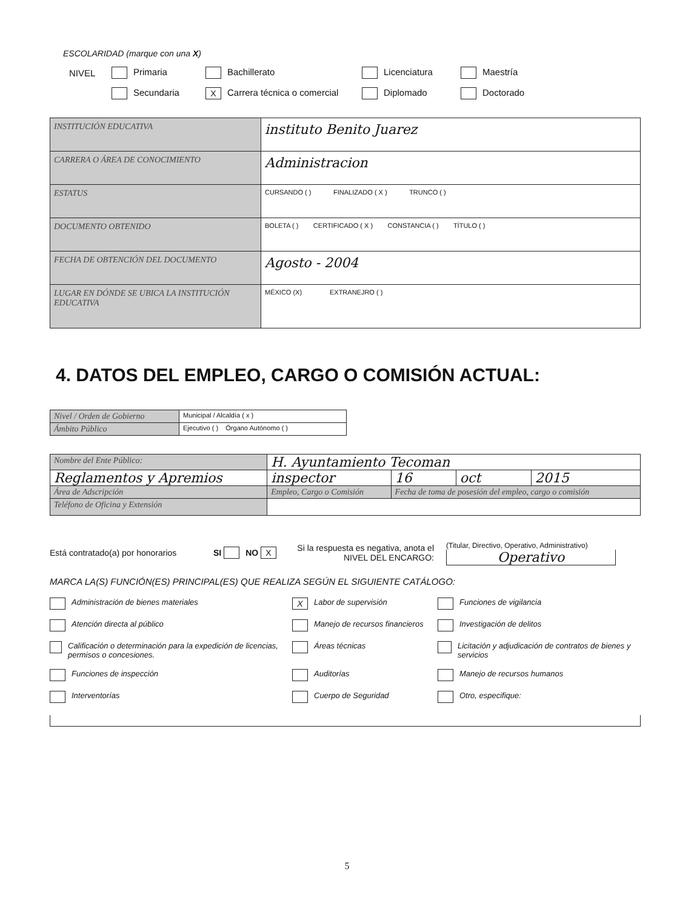ESCOLARIDAD (marque con una X)
NIVEL Primaria Bachillerato Licenciatura Maestría
Secundaria X Carrera técnica o comercial Diplomado Doctorado
| INSTITUCIÓN EDUCATIVA | instituto Benito Juarez |
| CARRERA O ÁREA DE CONOCIMIENTO | Administracion |
| ESTATUS | CURSANDO ( ) FINALIZADO ( X ) TRUNCO ( ) |
| DOCUMENTO OBTENIDO | BOLETA ( ) CERTIFICADO ( X ) CONSTANCIA ( ) TÍTULO ( ) |
| FECHA DE OBTENCIÓN DEL DOCUMENTO | Agosto - 2004 |
| LUGAR EN DÓNDE SE UBICA LA INSTITUCIÓN EDUCATIVA | MÉXICO (X) EXTRANEJRO ( ) |
4. DATOS DEL EMPLEO, CARGO O COMISIÓN ACTUAL:
| Nivel / Orden de Gobierno | Municipal / Alcaldía ( x ) |
| Ámbito Público | Ejecutivo ( ) Órgano Autónomo ( ) |
| Nombre del Ente Público: | H. Ayuntamiento Tecoman | | | | |
| Reglamentos y Apremios | | inspector | 16 | oct | 2015 |
| Área de Adscripción | | Empleo, Cargo o Comisión | Fecha de toma de posesión del empleo, cargo o comisión | | |
| Teléfono de Oficina y Extensión | | | | | |
Está contratado(a) por honorarios SI NO X Si la respuesta es negativa, anota el NIVEL DEL ENCARGO: (Titular, Directivo, Operativo, Administrativo)
Operativo
MARCA LA(S) FUNCIÓN(ES) PRINCIPAL(ES) QUE REALIZA SEGÚN EL SIGUIENTE CATÁLOGO:
Administración de bienes materiales
X Labor de supervisión
Funciones de vigilancia
Atención directa al público
Manejo de recursos financieros
Investigación de delitos
Calificación o determinación para la expedición de licencias, permisos o concesiones.
Áreas técnicas
Licitación y adjudicación de contratos de bienes y servicios
Funciones de inspección
Auditorías
Manejo de recursos humanos
Interventorías
Cuerpo de Seguridad
Otro, especifique:
5